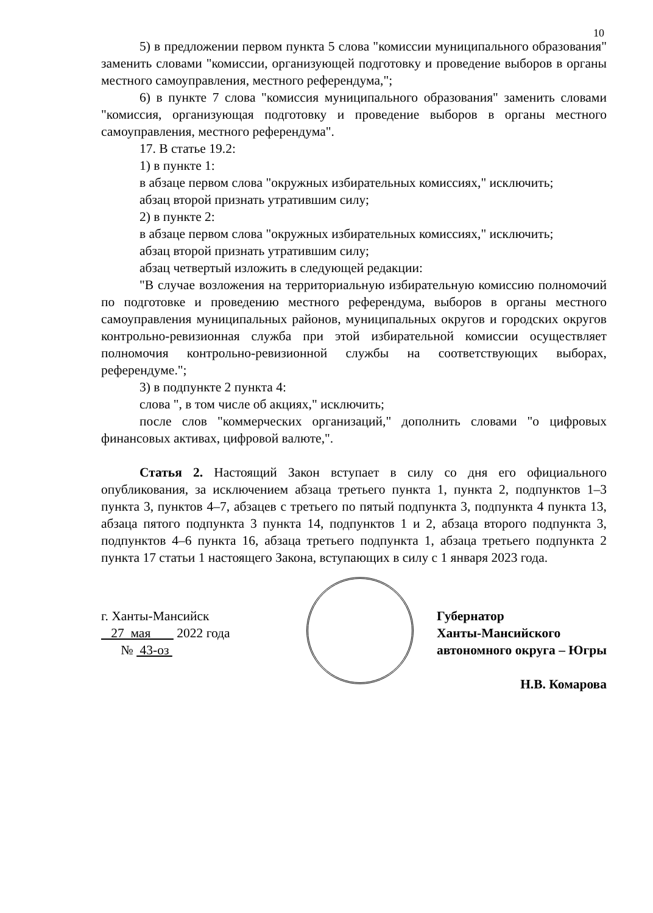10
5) в предложении первом пункта 5 слова "комиссии муниципального образования" заменить словами "комиссии, организующей подготовку и проведение выборов в органы местного самоуправления, местного референдума,";
6) в пункте 7 слова "комиссия муниципального образования" заменить словами "комиссия, организующая подготовку и проведение выборов в органы местного самоуправления, местного референдума".
17. В статье 19.2:
1) в пункте 1:
в абзаце первом слова "окружных избирательных комиссиях," исключить;
абзац второй признать утратившим силу;
2) в пункте 2:
в абзаце первом слова "окружных избирательных комиссиях," исключить;
абзац второй признать утратившим силу;
абзац четвертый изложить в следующей редакции:
"В случае возложения на территориальную избирательную комиссию полномочий по подготовке и проведению местного референдума, выборов в органы местного самоуправления муниципальных районов, муниципальных округов и городских округов контрольно-ревизионная служба при этой избирательной комиссии осуществляет полномочия контрольно-ревизионной службы на соответствующих выборах, референдуме.";
3) в подпункте 2 пункта 4:
слова ", в том числе об акциях," исключить;
после слов "коммерческих организаций," дополнить словами "о цифровых финансовых активах, цифровой валюте,".
Статья 2. Настоящий Закон вступает в силу со дня его официального опубликования, за исключением абзаца третьего пункта 1, пункта 2, подпунктов 1–3 пункта 3, пунктов 4–7, абзацев с третьего по пятый подпункта 3, подпункта 4 пункта 13, абзаца пятого подпункта 3 пункта 14, подпунктов 1 и 2, абзаца второго подпункта 3, подпунктов 4–6 пункта 16, абзаца третьего подпункта 1, абзаца третьего подпункта 2 пункта 17 статьи 1 настоящего Закона, вступающих в силу с 1 января 2023 года.
г. Ханты-Мансийск
27 мая 2022 года
№ 43-оз
Губернатор
Ханты-Мансийского
автономного округа – Югры
Н.В. Комарова